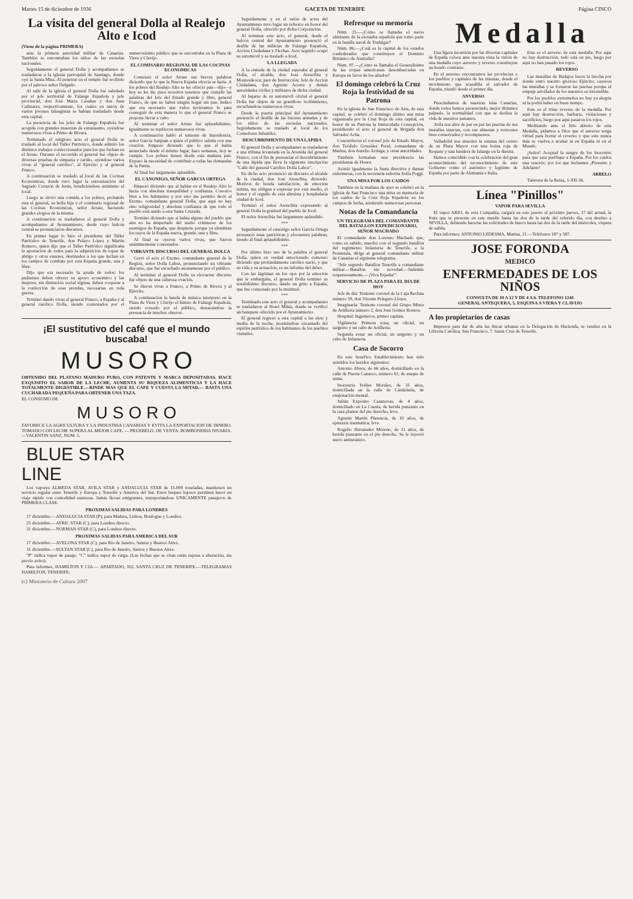Martes 15 de diciembre de 1936 GACETA DE TENERIFE Página CINCO
La visita del general Dolla al Realejo Alto e Icod
(Viene de la página PRIMERA)
ante la primera autoridad militar de Canarias. También se encontraban los niños de las escuelas nacionales.
Seguidamente el general Dolla y acompañantes se trasladaron a la iglesia parroquial de Santiago, donde oyó la Santa Misa. Al penetrar en el templo fué recibido por el párroco señor Delgado.
Al salir de la iglesia el general Dolla fué saludado por el jefe territorial de Falange Española y jefe provincial, don José María Casañas y don Juan Cañizares, respectivamente, los cuales en unión de varios jóvenes falangistas se habían trasladado desde esta capital.
La presencia de los jefes de Falange Española fué acogida con grandes muestras de entusiasmo, oyéndose numerosos vivas a Primo de Rivera.
Terminado el religioso acto el general Dolla se trasladó al local del Taller Patriótico, donde admiró los distintos trabajos confeccionados para los que luchan en el frente. Durante el recorrido el general fué objeto de diversas pruebas de simpatía y cariño, oyéndose varios vivas al "general católico", al Ejército y al general Franco.
A continuación se trasladó al local de las Cocinas Económicas, donde tuvo lugar la entronización del Sagrado Corazón de Jesús, bendiciéndose asimismo el local.
Luego se sirvió una comida a los pobres, probando ésta el general, su bella hija y el comisario regional de las Cocinas Económicas, señor Arrate, haciendo grandes elogios de la misma.
A continuación se trasladaron el general Dolla y acompañantes al Ayuntamiento, desde cuyo balcón central se pronunciaron discursos.
En primer lugar lo hizo el presidente del Taller Patriótico de Tenerife, don Pelayo López y Martín Romero, quien dijo que el Taller Patriótico significaba la aportación de todos para la adquisición de ropas de abrigo y otros enseres, destinados a los que luchan en los campos de combate por esta España grande, una y libre.
Dijo que era necesario la ayuda de todos: los pudientes deben ofrecer su apoyo económico y las mujeres, sin distinción social alguna, deben cooperar a la confección de esas prendas, necesarias en toda guerra.
Terminó dando vivas al general Franco, a España y al general católico Dolla, siendo contestados por el numerosísimo público que se encontraba en la Plaza de Viera y Clavijo.
EL COMISARIO REGIONAL DE LAS COCINAS ECONOMICAS
Comenzó el señor Arrate sus breves palabras diciendo que lo que la Nueva España ofrecía se haría. A los pobres del Realejo Alto se les ofreció pan—dijo—y hoy se les da; pues nosotros tenemos que cumplir las palabras del Jefe del Estado grande y libre, general Franco, de que no habrá ningún hogar sin pan. Indicó que era necesario que todos tuviéramos fe para conseguir de esta manera lo que el general Franco se propone llevar a cabo.
Al terminar el señor Arrate fué aplaudidísimo. Igualmente se repitieron numerosos vivas.
A continuación habló el teniente de Intendencia, señor García Sanjuán a quien el público saluda con una ovación. Empezó diciendo que lo que él había anunciado desde el mismo lugar, hace semanas, hoy se cumple. Los pobres tienen desde esta mañana pan. Expuso la necesidad de contribuir a todas las demandas de la Patria.
Al final fué largamente aplaudido.
EL CANONIGO, SEÑOR GARCIA ORTEGA
Empezó diciendo que al hablar en el Realejo Alto lo hacía con absoluta tranquilidad y confianza. Conozco bien a los habitantes y por esto me permito decir al Excmo. comandante general Dolla, que aquí no hay sino religiosidad y absoluta confianza de que todo el pueblo está unido a esta Santa Cruzada.
Terminó diciendo que si había alguno del pueblo que aún no ha despertado del sueño criminoso de los enemigos de España, que despierte porque ya alumbran los rayos de la España nueva, grande, una y libre.
Al final se oyeron varios vivas, que fueron unánimemente contestados.
VIBRANTE DISCURSO DEL GENERAL DOLLA
Cerró el acto el Excmo. comandante general de la Región, señor Dolla Lahoz, pronunciando un vibrante discurso, que fué escuchado atentamente por el público.
Al terminar el general Dolla su elocuente discurso fué objeto de una calurosa ovación.
Se dieron vivas a Franco, a Primo de Rivera y al Ejército.
A continuación la banda de música interpretó en la Plaza de Viera y Clavijo el himno de Falange Española, siendo coreado por el público, destacándose la presencia de muchos obreros.
¡El sustitutivo del café que el mundo buscaba!
MUSORO
OBTENIDO DEL PLATANO MADURO PURO, CON PATENTE Y MARCA DEPOSITADAS. HACE EXQUISITO EL SABOR DE LA LECHE, AUMENTA SU RIQUEZA ALIMENTICIA Y LA HACE TOTALMENTE DIGESTIBLE.—RINDE MAS QUE EL CAFE Y CUESTA LA MITAD.— BASTA UNA CUCHARADA PEQUEÑA PARA OBTENER UNA TAZA.
EL CONSUMO DE
MUSORO
FAVORECE LA AGRICULTURA Y LA INDUSTRIA CANARIAS Y EVITA LA EXPORTACION DE DINERO. TOMADO CON LECHE SUPERA AL MEJOR CAFE. — PRUEBELO. DE VENTA: BOMBONERIA NIVARIA.—VALENTIN SANZ, NUM. 5.
BLUE STAR
LINE
Los vapores ALMEDA STAR, AVILA STAR y ANDALUCIA STAR de 15.000 toneladas, mantienen un servicio regular entre Tenerife y Europa y Tenerife y América del Sur. Estos buques lujosos permiten hacer un viaje rápido con comodidad suntuosa. Jamás llevan emigrantes, transportándose UNICAMENTE pasajeros de PRIMERA CLASE.
PROXIMAS SALIDAS PARA LONDRES
17 diciembre.—ANDALUCIA STAR (P), para Madera, Lisboa, Boulogne y Londres.
25 diciembre.—AFRIC STAR (C), para Londres directo.
31 diciembre.—NORMAN STAR (C), para Londres directo.
PROXIMAS SALIDAS PARA AMERICA DEL SUR
17 diciembre.—AVELONA STAR (C), para Río de Janeiro, Santos y Buenos Aires.
31 diciembre.—SULTAN STAR (C), para Río de Janeiro, Santos y Buenos Aires.
"P" indica vapor de pasaje. "C" indica vapor de carga. (Las fechas que se citan están sujetas a alteración, sin previo aviso).
Para informes, HAMILTON Y CIA.— APARTADO, 102. SANTA CRUZ DE TENERIFE.—TELEGRAMAS HAMILTON, TENERIFE.
Seguidamente y en el salón de actos del Ayuntamiento tuvo lugar un refresco en honor del general Dolla, ofrecido por dicha Corporación.
Al terminar este acto, el general, desde el balcón central del Ayuntamiento presenció el desfile de las milicias de Falange Española, Acción Ciudadana y Flechas. Acto seguido ocupó su automóvil y se trasladó a Icod.
LA LLEGADA
A la entrada de la ciudad esperaba al general Dolla, el alcalde, don José Arencibia y Montesdeoca; juez de Instrucción; Jefe de Acción Ciudadana, don Agustín Acosta y demás autoridades civiles y militares de dicha ciudad.
Al bajarse de su automóvil oficial el general Dolla fué objeto de un grandioso recibimiento, escuchándose numerosos vivas.
Desde la puerta principal del Ayuntamiento presenció el desfile de las fuerzas armadas y de los niños de las escuelas nacionales. Seguidamente se trasladó al local de los Comedores Infantiles.
DESCUBRIMIENTO DE UNA LAPIDA
El general Dolla y acompañantes se trasladaron a una tribuna levantada en la Avenida del general Franco, con el fin de presenciar el descubrimiento de una lápida que lleva la siguiente inscripción "Calle del general Católico Dolla Lahoz".
En dicho acto pronunció un discurso el alcalde de la ciudad, don José Arencibia, diciendo: Motivos de honda satisfacción, de emoción íntima, me obligan a expresar por este medio, el honor y el orgullo de esta altruista y hospitalaria ciudad de Icod.
Terminó el señor Arencibia expresando al general Dolla la gratitud del pueblo de Icod.
El señor Arencibia fué largamente aplaudido.
***
Seguidamente el canónigo señor García Ortega pronunció unas patrióticas y elocuentes palabras, siendo al final aplaudidísimo.
***
Por último hizo uso de la palabra el general Dolla, quien en verdad emocionado comenzó diciendo que profundamente católico nació, y que su vida y su actuación, es un informe del deber.
Con las lágrimas en los ojos por la emoción que le embargaba, el general Dolla terminó su notabilísimo discurso, dando un grito a España, que fué contestado por la multitud.
***
Terminado este acto el general y acompañantes se trasladaron al Hotel Milán, donde se verificó un banquete ofrecido por el Ayuntamiento.
El general regresó a esta capital a las siete y media de la noche, mostrándose encantado del espíritu patriótico de los habitantes de los pueblos visitados.
Refresque su memoria
Núm. 25.—¿Cómo se llamaba el navío almirante de la escuadra española que tomó parte en la batalla naval de Trafalgar?
Núm. 86.—¿Cuál es la capital de los estados confederados que constituyen el Dominio Británico de Australia?
Núm. 97.—¿Cómo se llamaba el Generalísimo de las tropas americanas desembarcadas en Europa en favor de los aliados?
El domingo celebró la Cruz Roja la festividad de su Patrona
En la iglesia de San Francisco de Asís, de esta capital, se celebró el domingo último una misa organizada por la Cruz Roja de esta capital, en honor de su Patrona la Inmaculada Concepción, presidiendo el acto el general de Brigada don Salvador Acha.
Concurrieron el coronel jefe de Estado Mayor, don Teódulo González Peral; comandante de Marina, don Aurelio Arriaga; y otras autoridades.
También formaban una presidencia las presidentas de Honor.
Asistió igualmente la Junta directiva y damas enfermeras, con la secretaria señorita Sofía Poggi.
UNA MISA POR LOS CAIDOS
También en la mañana de ayer se celebró en la iglesia de San Francisco una misa en memoria de los caídos de la Cruz Roja Española en los campos de lucha, asistiendo numerosas personas.
Notas de la Comandancia
UN TELEGRAMA DEL COMANDANTE DEL BATALLON EXPEDICIONARIO, SEÑOR MACHADO
El comandante don Lorenzo Machado que, como es sabido, marchó con el segundo batallón del regimiento Infantería de Tenerife, a la Península, dirige al general comandante militar de Canarias el siguiente telegrama.
"Jefe segundo Batallón Tenerife a comandante militar.—Batallón sin novedad.—Salúdale respetuosamente.—¡Viva España!".
SERVICIO DE PLAZA PARA EL DIA DE HOY
Jefe de día: Teniente coronel de la Caja Recluta número 59, don Vicente Pelegero Llores.
Imaginaria: Teniente coronel del Grupo Mixto de Artillería número 2, don José Gómez Romeu.
Hospital: Ingenieros, primer capitán.
Vigilancia: Primera zona, un oficial, un sargento y un cabo de Artillería.
Segunda zona: un oficial, un sargento y un cabo de Infantería.
Casa de Socorro
En este benéfico Establecimiento han sido asistidos los heridos siguientes:
Antonio Abreu, de 66 años, domiciliado en la calle de Puerta Canseco, número 61, de ataque de asma.
Inocencia Febles Morales, de 31 años, domiciliada en la calle de Candelaria, de enajenación mental.
Julián Expósito Casanovas, de 4 años, domiciliado en La Cuesta, de herida punzante en la cara plantar del pie derecho; leve.
Agustín Martín Plasencia, de 10 años, de epistaxis traumática; leve.
Rogelio Hernández Moreno, de 11 años, de herida punzante en el pie derecho. Se le inyectó suero antitetánico.
Medalla
Una ligera incursión por las diversas capitales de España coloca ante nuestra vista la visión de una medalla cuyo anverso y reverso constituyen un hondo contraste.
En el anverso encontramos las provincias o los pueblos y capitales de las mismas, donde el movimiento que acaudilla el salvador de España, triunfó desde el primer día.
ANVERSO
Prescindamos de nuestras islas Canarias, donde todos hemos presenciado, mejor diríamos palpado, la normalidad con que se desliza la vida de nuestros paisanos.
Avila nos abre de par en par las puertas de sus murallas intactas, con sus almenas y torreones bien conservados y recompuestos.
Valladolid nos muestra la estatua del centro de su Plaza Mayor con una boina roja de Requeté y una bandera de falange en la diestra.
Hemos coincidido con la celebración del gran acontecimiento del reconocimiento de este Gobierno como el auténtico y legítimo de España por parte de Alemania e Italia.
Este es el anverso de esta medalla. Por aquí no hay destrucción, todo está en pie, luego por aquí no han pasado los rojos.
REVERSO
Las murallas de Badajoz lucen la brecha por donde entró nuestro glorioso Ejército; cayeron las murallas y se forzaron las puertas porque el empuje arrollador de los nuestros es irresistible.
Por los pueblos extremeños no hay ya alegría ni la podrá haber en buen tiempo.
Este es el triste reverso de la medalla. Por aquí hay destrucción, barbarie, violaciones y sacrificios, luego por aquí pasaron los rojos.
Meditando ante el lirio abierto de esta Medalla, pidamos a Dios que el anverso tenga virtud para borrar el reverso y que este nunca más se vuelva a acuñar ni en España ni en el Mundo.
¡Señor! Aceptad la sangre de los inocentes para que esta purifique a España. Por los caídos una oración; por los que luchamos ¡Presente y Adelante!
ARBELO
Talavera de la Reina, 1-XII-36.
Línea "Pinillos"
VAPOR PARA SEVILLA
El vapor ARIO, de esta Compañía, cargará en este puerto el próximo jueves, 17 del actual, la fruta que se presente en este muelle hasta las dos de la tarde del referido día, con destino a SEVILLA, debiendo hacerse las solicitudes de hueco hasta las dos de la tarde del miércoles, víspera de salida.
Para informes: ANTONIO LEDESMA, Marina, 21.—Teléfonos 187 y 587.
JOSE FORONDA
MEDICO
ENFERMEDADES DE LOS NIÑOS
CONSULTA DE 10 A 12 Y DE 4 A 6. TELEFONO 1244
GENERAL ANTEQUERA, 5, ESQUINA A VIERA Y CLAVIJO
A los propietarios de casas
Impresos para dar de alta las fincas urbanas en la Delegación de Hacienda, se venden en la Librería Católica, San Francisco, 7. Santa Cruz de Tenerife.
(c) Ministerio de Cultura 2007